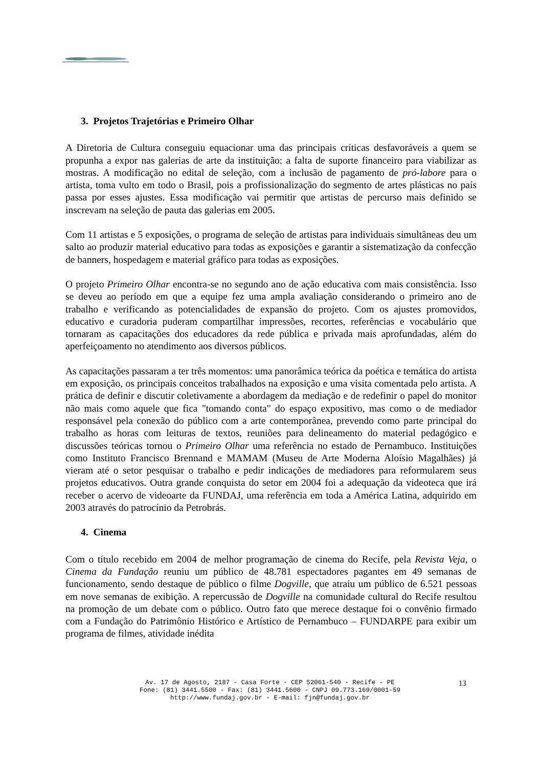3. Projetos Trajetórias e Primeiro Olhar
A Diretoria de Cultura conseguiu equacionar uma das principais críticas desfavoráveis a quem se propunha a expor nas galerias de arte da instituição: a falta de suporte financeiro para viabilizar as mostras. A modificação no edital de seleção, com a inclusão de pagamento de pró-labore para o artista, toma vulto em todo o Brasil, pois a profissionalização do segmento de artes plásticas no país passa por esses ajustes. Essa modificação vai permitir que artistas de percurso mais definido se inscrevam na seleção de pauta das galerias em 2005.
Com 11 artistas e 5 exposições, o programa de seleção de artistas para individuais simultâneas deu um salto ao produzir material educativo para todas as exposições e garantir a sistematização da confecção de banners, hospedagem e material gráfico para todas as exposições.
O projeto Primeiro Olhar encontra-se no segundo ano de ação educativa com mais consistência. Isso se deveu ao período em que a equipe fez uma ampla avaliação considerando o primeiro ano de trabalho e verificando as potencialidades de expansão do projeto. Com os ajustes promovidos, educativo e curadoria puderam compartilhar impressões, recortes, referências e vocabulário que tornaram as capacitações dos educadores da rede pública e privada mais aprofundadas, além do aperfeiçoamento no atendimento aos diversos públicos.
As capacitações passaram a ter três momentos: uma panorâmica teórica da poética e temática do artista em exposição, os principais conceitos trabalhados na exposição e uma visita comentada pelo artista. A prática de definir e discutir coletivamente a abordagem da mediação e de redefinir o papel do monitor não mais como aquele que fica "tomando conta" do espaço expositivo, mas como o de mediador responsável pela conexão do público com a arte contemporânea, prevendo como parte principal do trabalho as horas com leituras de textos, reuniões para delineamento do material pedagógico e discussões teóricas tornou o Primeiro Olhar uma referência no estado de Pernambuco. Instituições como Instituto Francisco Brennand e MAMAM (Museu de Arte Moderna Aloísio Magalhães) já vieram até o setor pesquisar o trabalho e pedir indicações de mediadores para reformularem seus projetos educativos. Outra grande conquista do setor em 2004 foi a adequação da videoteca que irá receber o acervo de videoarte da FUNDAJ, uma referência em toda a América Latina, adquirido em 2003 através do patrocínio da Petrobrás.
4. Cinema
Com o título recebido em 2004 de melhor programação de cinema do Recife, pela Revista Veja, o Cinema da Fundação reuniu um público de 48.781 espectadores pagantes em 49 semanas de funcionamento, sendo destaque de público o filme Dogville, que atraiu um público de 6.521 pessoas em nove semanas de exibição. A repercussão de Dogville na comunidade cultural do Recife resultou na promoção de um debate com o público. Outro fato que merece destaque foi o convênio firmado com a Fundação do Patrimônio Histórico e Artístico de Pernambuco – FUNDARPE para exibir um programa de filmes, atividade inédita
Av. 17 de Agosto, 2187 - Casa Forte - CEP 52061-540 - Recife - PE
Fone: (81) 3441.5500 - Fax: (81) 3441.5600 - CNPJ 09.773.169/0001-59
http://www.fundaj.gov.br - E-mail: fjn@fundaj.gov.br
13